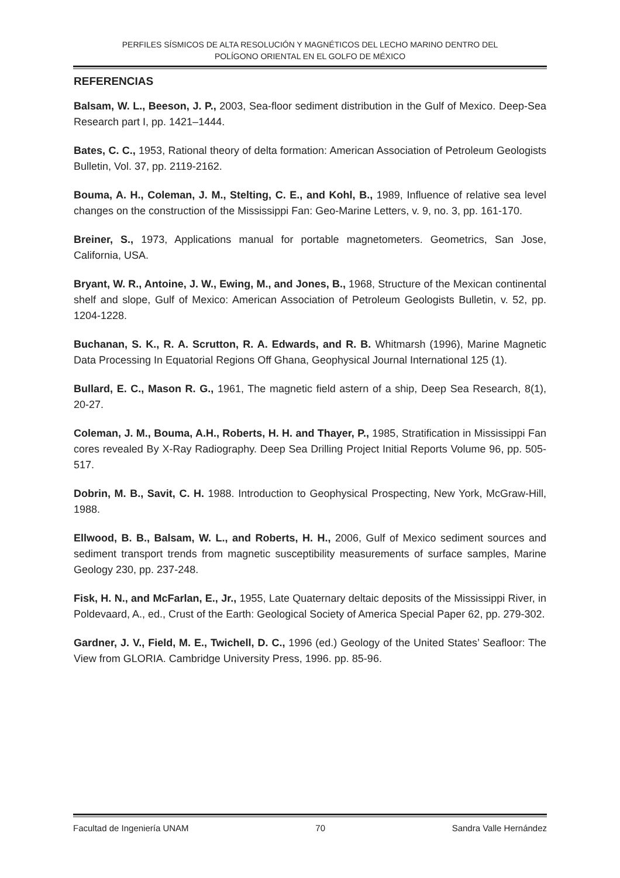PERFILES SÍSMICOS DE ALTA RESOLUCIÓN Y MAGNÉTICOS DEL LECHO MARINO DENTRO DEL
POLÍGONO ORIENTAL EN EL GOLFO DE MÉXICO
REFERENCIAS
Balsam, W. L., Beeson, J. P., 2003, Sea-floor sediment distribution in the Gulf of Mexico. Deep-Sea Research part I, pp. 1421–1444.
Bates, C. C., 1953, Rational theory of delta formation: American Association of Petroleum Geologists Bulletin, Vol. 37, pp. 2119-2162.
Bouma, A. H., Coleman, J. M., Stelting, C. E., and Kohl, B., 1989, Influence of relative sea level changes on the construction of the Mississippi Fan: Geo-Marine Letters, v. 9, no. 3, pp. 161-170.
Breiner, S., 1973, Applications manual for portable magnetometers. Geometrics, San Jose, California, USA.
Bryant, W. R., Antoine, J. W., Ewing, M., and Jones, B., 1968, Structure of the Mexican continental shelf and slope, Gulf of Mexico: American Association of Petroleum Geologists Bulletin, v. 52, pp. 1204-1228.
Buchanan, S. K., R. A. Scrutton, R. A. Edwards, and R. B. Whitmarsh (1996), Marine Magnetic Data Processing In Equatorial Regions Off Ghana, Geophysical Journal International 125 (1).
Bullard, E. C., Mason R. G., 1961, The magnetic field astern of a ship, Deep Sea Research, 8(1), 20-27.
Coleman, J. M., Bouma, A.H., Roberts, H. H. and Thayer, P., 1985, Stratification in Mississippi Fan cores revealed By X-Ray Radiography. Deep Sea Drilling Project Initial Reports Volume 96, pp. 505-517.
Dobrin, M. B., Savit, C. H. 1988. Introduction to Geophysical Prospecting, New York, McGraw-Hill, 1988.
Ellwood, B. B., Balsam, W. L., and Roberts, H. H., 2006, Gulf of Mexico sediment sources and sediment transport trends from magnetic susceptibility measurements of surface samples, Marine Geology 230, pp. 237-248.
Fisk, H. N., and McFarlan, E., Jr., 1955, Late Quaternary deltaic deposits of the Mississippi River, in Poldevaard, A., ed., Crust of the Earth: Geological Society of America Special Paper 62, pp. 279-302.
Gardner, J. V., Field, M. E., Twichell, D. C., 1996 (ed.) Geology of the United States’ Seafloor: The View from GLORIA. Cambridge University Press, 1996. pp. 85-96.
Facultad de Ingeniería UNAM 70 Sandra Valle Hernández